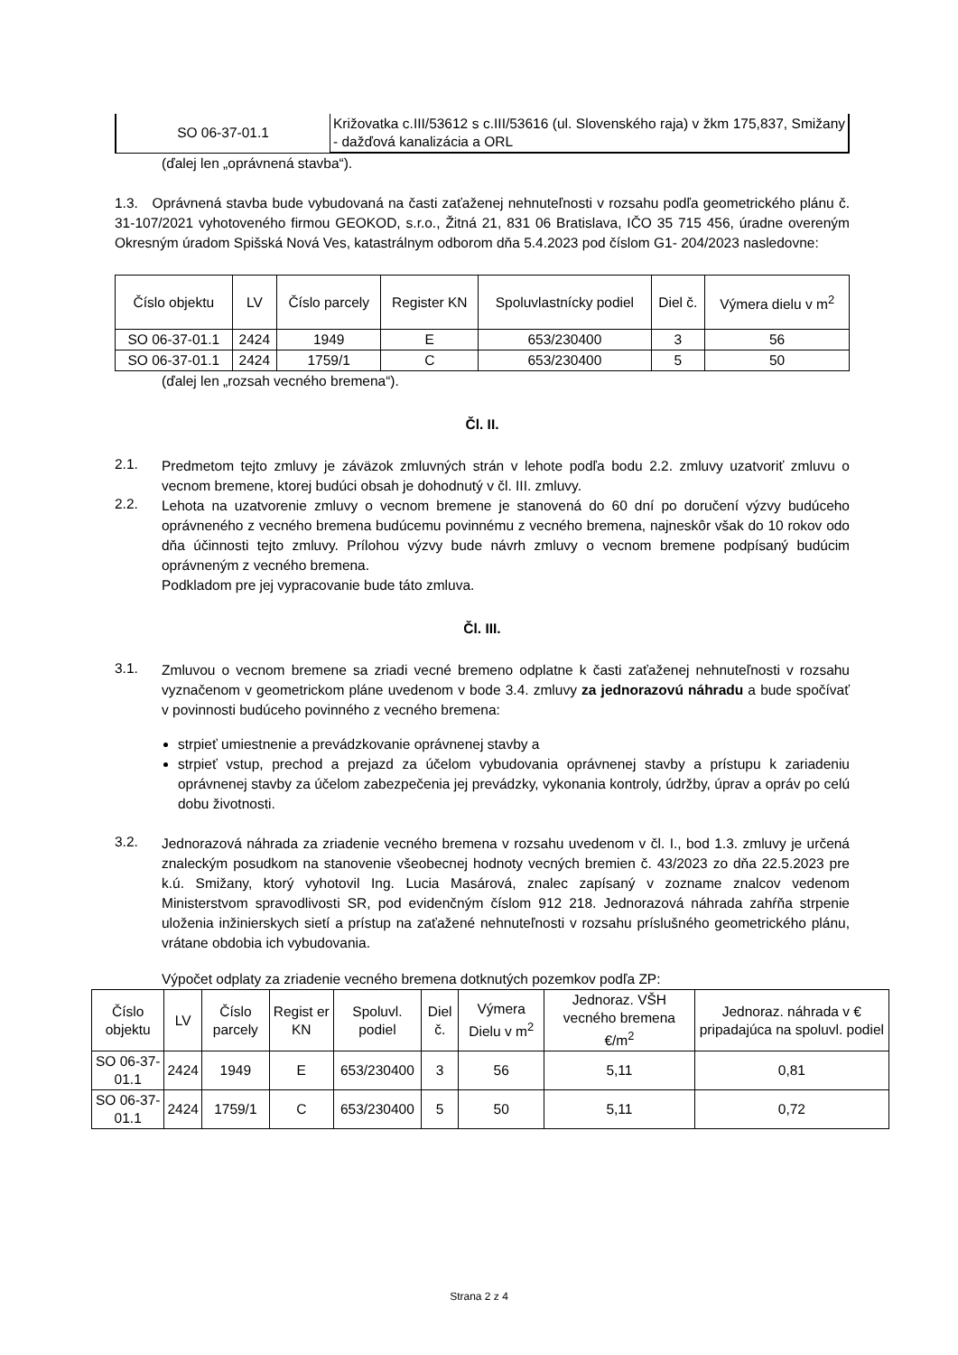| SO 06-37-01.1 | Križovatka c.III/53612 s c.III/53616 (ul. Slovenského raja) v žkm 175,837, Smižany - dažďová kanalizácia a ORL |
(ďalej len „oprávnená stavba“).
1.3. Oprávnená stavba bude vybudovaná na časti zaťaženej nehnuteľnosti v rozsahu podľa geometrického plánu č. 31-107/2021 vyhotoveného firmou GEOKOD, s.r.o., Žitná 21, 831 06 Bratislava, IČO 35 715 456, úradne overeným Okresným úradom Spišská Nová Ves, katastrálnym odborom dňa 5.4.2023 pod číslom G1- 204/2023 nasledovne:
| Číslo objektu | LV | Číslo parcely | Register KN | Spoluvlastnícky podiel | Diel č. | Výmera dielu v m<sup>2</sup> |
| --- | --- | --- | --- | --- | --- | --- |
| SO 06-37-01.1 | 2424 | 1949 | E | 653/230400 | 3 | 56 |
| SO 06-37-01.1 | 2424 | 1759/1 | C | 653/230400 | 5 | 50 |
(ďalej len „rozsah vecného bremena“).
Čl. II.
2.1.
Predmetom tejto zmluvy je záväzok zmluvných strán v lehote podľa bodu 2.2. zmluvy uzatvoriť zmluvu o vecnom bremene, ktorej budúci obsah je dohodnutý v čl. III. zmluvy.
2.2.
Lehota na uzatvorenie zmluvy o vecnom bremene je stanovená do 60 dní po doručení výzvy budúceho oprávneného z vecného bremena budúcemu povinnému z vecného bremena, najneskôr však do 10 rokov odo dňa účinnosti tejto zmluvy. Prílohou výzvy bude návrh zmluvy o vecnom bremene podpísaný budúcim oprávneným z vecného bremena.
Podkladom pre jej vypracovanie bude táto zmluva.
Čl. III.
3.1.
Zmluvou o vecnom bremene sa zriadi vecné bremeno odplatne k časti zaťaženej nehnuteľnosti v rozsahu vyznačenom v geometrickom pláne uvedenom v bode 3.4. zmluvy za jednorazovú náhradu a bude spočívať v povinnosti budúceho povinného z vecného bremena:
strpieť umiestnenie a prevádzkovanie oprávnenej stavby a
strpieť vstup, prechod a prejazd za účelom vybudovania oprávnenej stavby a prístupu k zariadeniu oprávnenej stavby za účelom zabezpečenia jej prevádzky, vykonania kontroly, údržby, úprav a opráv po celú dobu životnosti.
3.2.
Jednorazová náhrada za zriadenie vecného bremena v rozsahu uvedenom v čl. I., bod 1.3. zmluvy je určená znaleckým posudkom na stanovenie všeobecnej hodnoty vecných bremien č. 43/2023 zo dňa 22.5.2023 pre k.ú. Smižany, ktorý vyhotovil Ing. Lucia Masárová, znalec zapísaný v zozname znalcov vedenom Ministerstvom spravodlivosti SR, pod evidenčným číslom 912 218. Jednorazová náhrada zahŕňa strpenie uloženia inžinierskych sietí a prístup na zaťažené nehnuteľnosti v rozsahu príslušného geometrického plánu, vrátane obdobia ich vybudovania.
Výpočet odplaty za zriadenie vecného bremena dotknutých pozemkov podľa ZP:
| Číslo objektu | LV | Číslo parcely | Regist er KN | Spoluvl. podiel | Diel č. | Výmera Dielu v m<sup>2</sup> | Jednoraz. VŠH vecného bremena €/m<sup>2</sup> | Jednoraz. náhrada v € pripadajúca na spoluvl. podiel |
| --- | --- | --- | --- | --- | --- | --- | --- | --- |
| SO 06-37-01.1 | 2424 | 1949 | E | 653/230400 | 3 | 56 | 5,11 | 0,81 |
| SO 06-37-01.1 | 2424 | 1759/1 | C | 653/230400 | 5 | 50 | 5,11 | 0,72 |
Strana 2 z 4